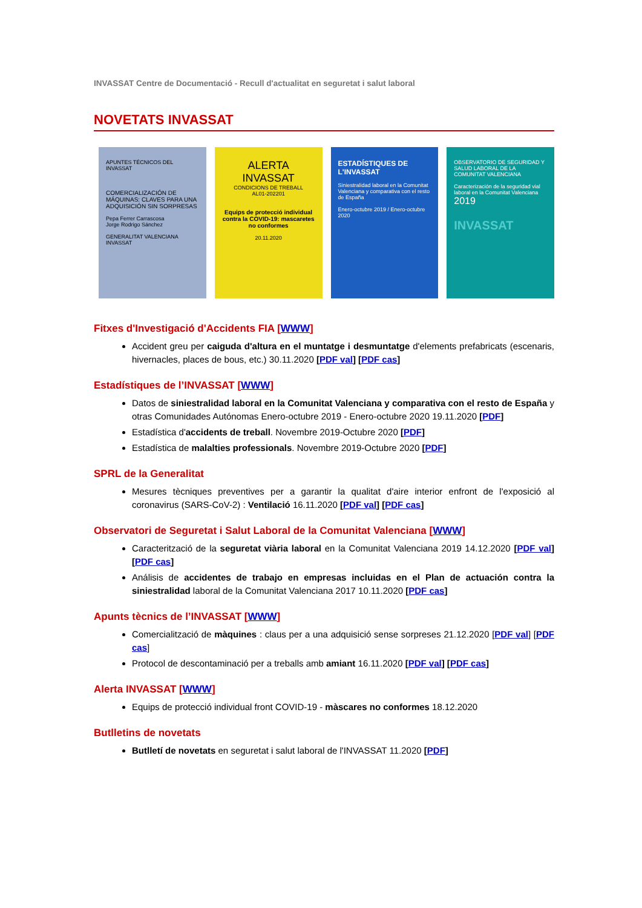INVASSAT Centre de Documentació - Recull d'actualitat en seguretat i salut laboral
NOVETATS INVASSAT
APUNTES TÉCNICOS DEL INVASSAT
COMERCIALIZACIÓN DE MÁQUINAS: CLAVES PARA UNA ADQUISICIÓN SIN SORPRESAS
Pepa Ferrer Carrascosa
Jorge Rodrigo Sánchez
GENERALITAT VALENCIANA INVASSAT
ALERTA INVASSAT
CONDICIONS DE TREBALL
AL01-202201
Equips de protecció individual contra la COVID-19: mascaretes no conformes
20.11.2020
ESTADÍSTIQUES DE L'INVASSAT
Siniestralidad laboral en la Comunitat Valenciana y comparativa con el resto de España
Enero-octubre 2019 / Enero-octubre 2020
OBSERVATORIO DE SEGURIDAD Y SALUD LABORAL DE LA COMUNITAT VALENCIANA
Caracterización de la seguridad vial laboral en la Comunitat Valenciana
2019
INVASSAT
Fitxes d'Investigació d'Accidents FIA [WWW]
Accident greu per caiguda d'altura en el muntatge i desmuntatge d'elements prefabricats (escenaris, hivernacles, places de bous, etc.) 30.11.2020 [PDF val] [PDF cas]
Estadístiques de l’INVASSAT [WWW]
Datos de siniestralidad laboral en la Comunitat Valenciana y comparativa con el resto de España y otras Comunidades Autónomas Enero-octubre 2019 - Enero-octubre 2020 19.11.2020 [PDF]
Estadística d'accidents de treball. Novembre 2019-Octubre 2020 [PDF]
Estadística de malalties professionals. Novembre 2019-Octubre 2020 [PDF]
SPRL de la Generalitat
Mesures tècniques preventives per a garantir la qualitat d'aire interior enfront de l'exposició al coronavirus (SARS-CoV-2) : Ventilació 16.11.2020 [PDF val] [PDF cas]
Observatori de Seguretat i Salut Laboral de la Comunitat Valenciana [WWW]
Caracterització de la seguretat viària laboral en la Comunitat Valenciana 2019 14.12.2020 [PDF val] [PDF cas]
Análisis de accidentes de trabajo en empresas incluidas en el Plan de actuación contra la siniestralidad laboral de la Comunitat Valenciana 2017 10.11.2020 [PDF cas]
Apunts tècnics de l’INVASSAT [WWW]
Comercialització de màquines : claus per a una adquisició sense sorpreses 21.12.2020 [PDF val] [PDF cas]
Protocol de descontaminació per a treballs amb amiant 16.11.2020 [PDF val] [PDF cas]
Alerta INVASSAT [WWW]
Equips de protecció individual front COVID-19 - màscares no conformes 18.12.2020
Butlletins de novetats
Butlletí de novetats en seguretat i salut laboral de l'INVASSAT 11.2020 [PDF]